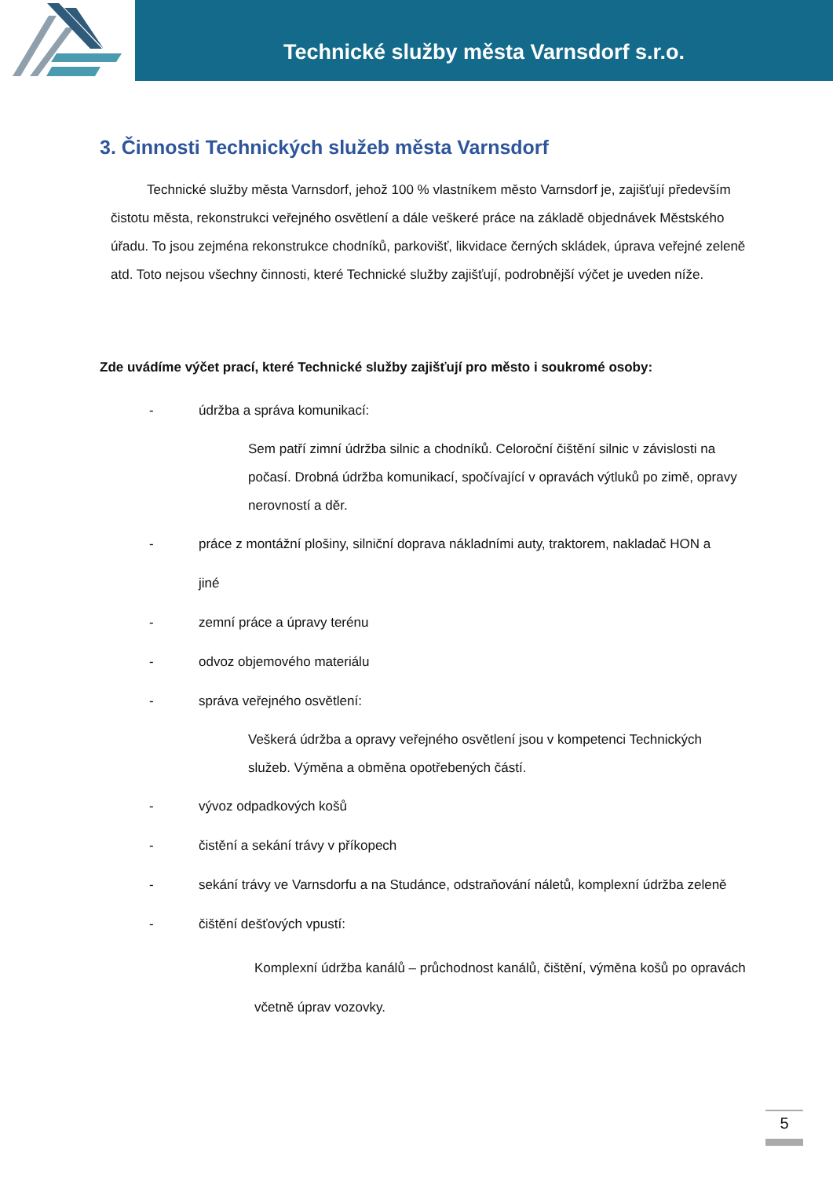Technické služby města Varnsdorf s.r.o.
3. Činnosti Technických služeb města Varnsdorf
Technické služby města Varnsdorf, jehož 100 % vlastníkem město Varnsdorf je, zajišťují především čistotu města, rekonstrukci veřejného osvětlení a dále veškeré práce na základě objednávek Městského úřadu. To jsou zejména rekonstrukce chodníků, parkovišť, likvidace černých skládek, úprava veřejné zeleně atd. Toto nejsou všechny činnosti, které Technické služby zajišťují, podrobnější výčet je uveden níže.
Zde uvádíme výčet prací, které Technické služby zajišťují pro město i soukromé osoby:
- údržba a správa komunikací:
Sem patří zimní údržba silnic a chodníků. Celoroční čištění silnic v závislosti na počasí. Drobná údržba komunikací, spočívající v opravách výtluků po zimě, opravy nerovností a děr.
- práce z montážní plošiny, silniční doprava nákladními auty, traktorem, nakladač HON a jiné
- zemní práce a úpravy terénu
- odvoz objemového materiálu
- správa veřejného osvětlení:
Veškerá údržba a opravy veřejného osvětlení jsou v kompetenci Technických služeb. Výměna a obměna opotřebených částí.
- vývoz odpadkových košů
- čistění a sekání trávy v příkopech
- sekání trávy ve Varnsdorfu a na Studánce, odstraňování náletů, komplexní údržba zeleně
- čištění dešťových vpustí:
Komplexní údržba kanálů – průchodnost kanálů, čištění, výměna košů po opravách včetně úprav vozovky.
5